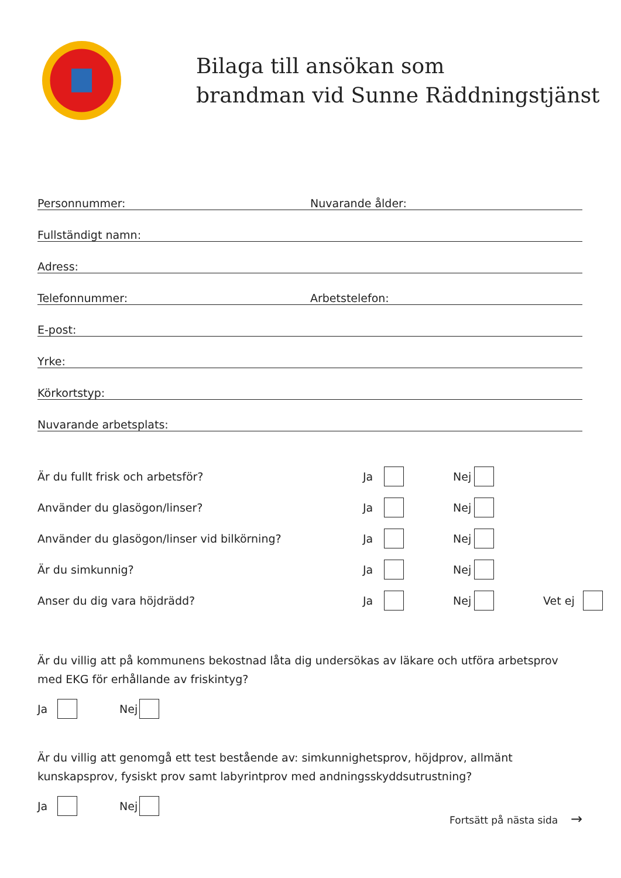Bilaga till ansökan som
brandman vid Sunne Räddningstjänst
Personnummer: Nuvarande ålder:
Fullständigt namn:
Adress:
Telefonnummer: Arbetstelefon:
E-post:
Yrke:
Körkortstyp:
Nuvarande arbetsplats:
Är du fullt frisk och arbetsför? Ja Nej
Använder du glasögon/linser? Ja Nej
Använder du glasögon/linser vid bilkörning? Ja Nej
Är du simkunnig? Ja Nej
Anser du dig vara höjdrädd? Ja Nej Vet ej
Är du villig att på kommunens bekostnad låta dig undersökas av läkare och utföra arbetsprov med EKG för erhållande av friskintyg?
Ja Nej
Är du villig att genomgå ett test bestående av: simkunnighetsprov, höjdprov, allmänt kunskapsprov, fysiskt prov samt labyrintprov med andningsskyddsutrustning?
Ja Nej
Fortsätt på nästa sida →